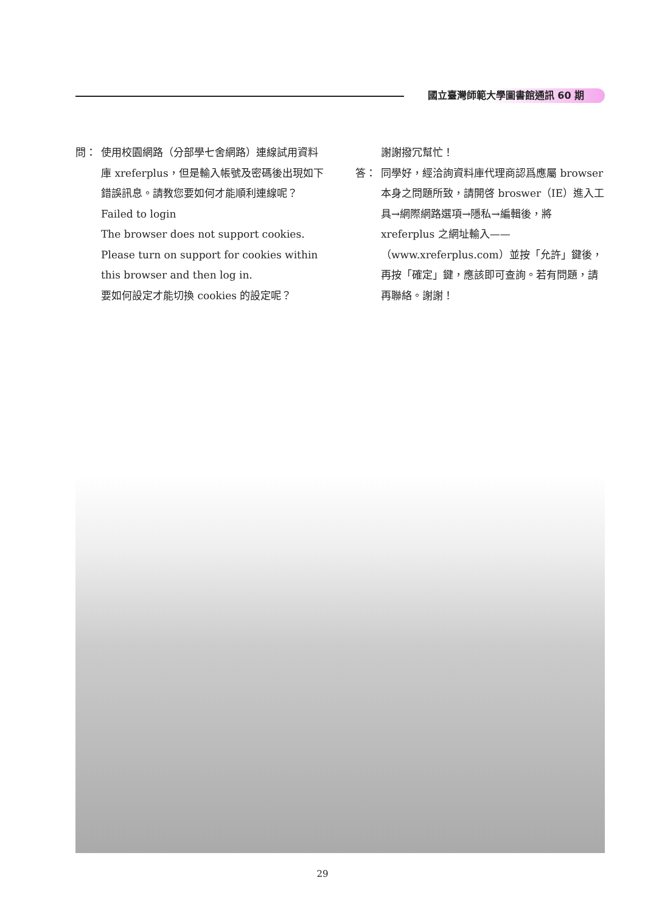國立臺灣師範大學圖書館通訊 60 期
問： 使用校園網路（分部學七舍網路）連線試用資料庫 xreferplus，但是輸入帳號及密碼後出現如下錯誤訊息。請教您要如何才能順利連線呢？
Failed to login
The browser does not support cookies.
Please turn on support for cookies within this browser and then log in.
要如何設定才能切換 cookies 的設定呢？
謝謝撥冗幫忙！
答： 同學好，經洽詢資料庫代理商認爲應屬 browser 本身之問題所致，請開啓 broswer（IE）進入工具→網際網路選項→隱私→編輯後，將 xreferplus 之網址輸入——（www.xreferplus.com）並按「允許」鍵後，再按「確定」鍵，應該即可查詢。若有問題，請再聯絡。謝謝！
29